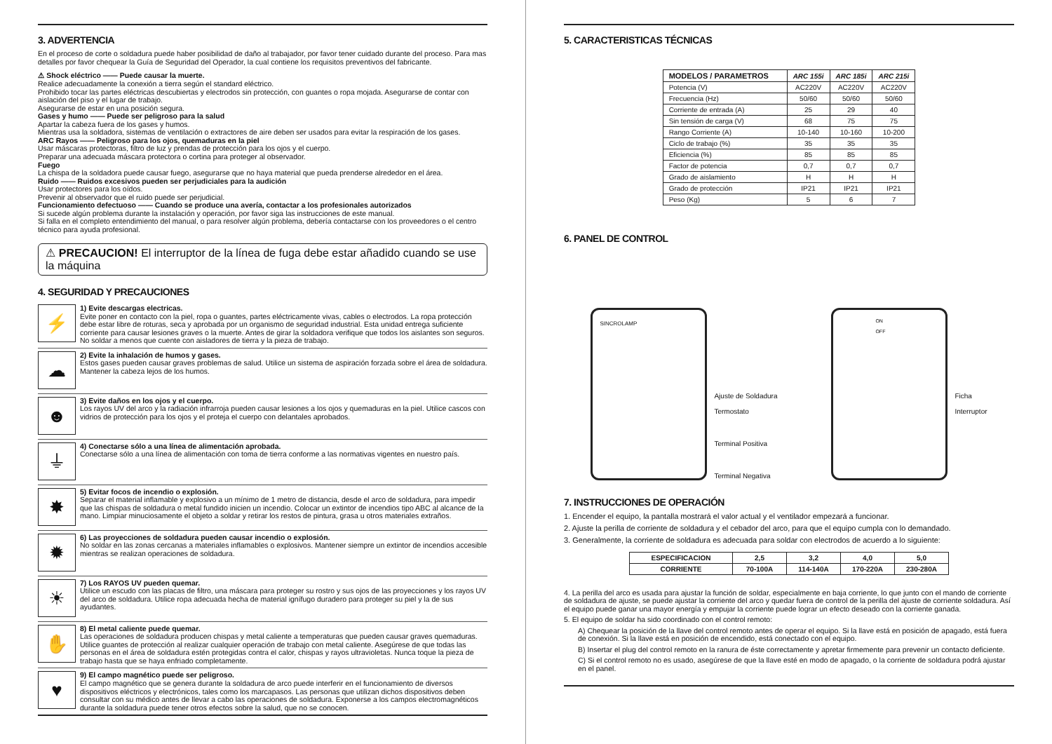3. ADVERTENCIA
En el proceso de corte o soldadura puede haber posibilidad de daño al trabajador, por favor tener cuidado durante del proceso. Para mas detalles por favor chequear la Guía de Seguridad del Operador, la cual contiene los requisitos preventivos del fabricante.
⚠ Shock eléctrico —— Puede causar la muerte.
Realice adecuadamente la conexión a tierra según el standard eléctrico.
Prohibido tocar las partes eléctricas descubiertas y electrodos sin protección, con guantes o ropa mojada. Asegurarse de contar con aislación del piso y el lugar de trabajo.
Asegurarse de estar en una posición segura.
Gases y humo —— Puede ser peligroso para la salud
Apartar la cabeza fuera de los gases y humos.
Mientras usa la soldadora, sistemas de ventilación o extractores de aire deben ser usados para evitar la respiración de los gases.
ARC Rayos —— Peligroso para los ojos, quemaduras en la piel
Usar máscaras protectoras, filtro de luz y prendas de protección para los ojos y el cuerpo.
Preparar una adecuada máscara protectora o cortina para proteger al observador.
Fuego
La chispa de la soldadora puede causar fuego, asegurarse que no haya material que pueda prenderse alrededor en el área.
Ruido —— Ruidos excesivos pueden ser perjudiciales para la audición
Usar protectores para los oídos.
Prevenir al observador que el ruido puede ser perjudicial.
Funcionamiento defectuoso —— Cuando se produce una avería, contactar a los profesionales autorizados
Si sucede algún problema durante la instalación y operación, por favor siga las instrucciones de este manual.
Si falla en el completo entendimiento del manual, o para resolver algún problema, debería contactarse con los proveedores o el centro técnico para ayuda profesional.
⚠ PRECAUCION! El interruptor de la línea de fuga debe estar añadido cuando se use la máquina
4. SEGURIDAD Y PRECAUCIONES
⚡
1) Evite descargas electricas.
Evite poner en contacto con la piel, ropa o guantes, partes eléctricamente vivas, cables o electrodos. La ropa protección debe estar libre de roturas, seca y aprobada por un organismo de seguridad industrial. Esta unidad entrega suficiente corriente para causar lesiones graves o la muerte. Antes de girar la soldadora verifique que todos los aislantes son seguros. No soldar a menos que cuente con aisladores de tierra y la pieza de trabajo.
☁
2) Evite la inhalación de humos y gases.
Estos gases pueden causar graves problemas de salud. Utilice un sistema de aspiración forzada sobre el área de soldadura. Mantener la cabeza lejos de los humos.
☻
3) Evite daños en los ojos y el cuerpo.
Los rayos UV del arco y la radiación infrarroja pueden causar lesiones a los ojos y quemaduras en la piel. Utilice cascos con vidrios de protección para los ojos y el proteja el cuerpo con delantales aprobados.
⏚
4) Conectarse sólo a una línea de alimentación aprobada.
Conectarse sólo a una línea de alimentación con toma de tierra conforme a las normativas vigentes en nuestro país.
✸
5) Evitar focos de incendio o explosión.
Separar el material inflamable y explosivo a un mínimo de 1 metro de distancia, desde el arco de soldadura, para impedir que las chispas de soldadura o metal fundido inicien un incendio. Colocar un extintor de incendios tipo ABC al alcance de la mano. Limpiar minuciosamente el objeto a soldar y retirar los restos de pintura, grasa u otros materiales extraños.
✹
6) Las proyecciones de soldadura pueden causar incendio o explosión.
No soldar en las zonas cercanas a materiales inflamables o explosivos. Mantener siempre un extintor de incendios accesible mientras se realizan operaciones de soldadura.
☀
7) Los RAYOS UV pueden quemar.
Utilice un escudo con las placas de filtro, una máscara para proteger su rostro y sus ojos de las proyecciones y los rayos UV del arco de soldadura. Utilice ropa adecuada hecha de material ignífugo duradero para proteger su piel y la de sus ayudantes.
✋
8) El metal caliente puede quemar.
Las operaciones de soldadura producen chispas y metal caliente a temperaturas que pueden causar graves quemaduras. Utilice guantes de protección al realizar cualquier operación de trabajo con metal caliente. Asegúrese de que todas las personas en el área de soldadura estén protegidas contra el calor, chispas y rayos ultravioletas. Nunca toque la pieza de trabajo hasta que se haya enfriado completamente.
♥
9) El campo magnético puede ser peligroso.
El campo magnético que se genera durante la soldadura de arco puede interferir en el funcionamiento de diversos dispositivos eléctricos y electrónicos, tales como los marcapasos. Las personas que utilizan dichos dispositivos deben consultar con su médico antes de llevar a cabo las operaciones de soldadura. Exponerse a los campos electromagnéticos durante la soldadura puede tener otros efectos sobre la salud, que no se conocen.
5. CARACTERISTICAS TÉCNICAS
| MODELOS / PARAMETROS | ARC 155i | ARC 185i | ARC 215i |
| --- | --- | --- | --- |
| Potencia (V) | AC220V | AC220V | AC220V |
| Frecuencia (Hz) | 50/60 | 50/60 | 50/60 |
| Corriente de entrada (A) | 25 | 29 | 40 |
| Sin tensión de carga (V) | 68 | 75 | 75 |
| Rango Corriente (A) | 10-140 | 10-160 | 10-200 |
| Ciclo de trabajo (%) | 35 | 35 | 35 |
| Eficiencia (%) | 85 | 85 | 85 |
| Factor de potencia | 0,7 | 0,7 | 0,7 |
| Grado de aislamiento | H | H | H |
| Grado de protección | IP21 | IP21 | IP21 |
| Peso (Kg) | 5 | 6 | 7 |
6. PANEL DE CONTROL
SINCROLAMP
Ajuste de Soldadura
Termostato
Terminal Positiva
Terminal Negativa
ON
OFF
Ficha
Interruptor
7. INSTRUCCIONES DE OPERACIÓN
1. Encender el equipo, la pantalla mostrará el valor actual y el ventilador empezará a funcionar.
2. Ajuste la perilla de corriente de soldadura y el cebador del arco, para que el equipo cumpla con lo demandado.
3. Generalmente, la corriente de soldadura es adecuada para soldar con electrodos de acuerdo a lo siguiente:
| ESPECIFICACION | 2,5 | 3,2 | 4,0 | 5,0 |
| --- | --- | --- | --- | --- |
| CORRIENTE | 70-100A | 114-140A | 170-220A | 230-280A |
4. La perilla del arco es usada para ajustar la función de soldar, especialmente en baja corriente, lo que junto con el mando de corriente de soldadura de ajuste, se puede ajustar la corriente del arco y quedar fuera de control de la perilla del ajuste de corriente soldadura. Así el equipo puede ganar una mayor energía y empujar la corriente puede lograr un efecto deseado con la corriente ganada.
5. El equipo de soldar ha sido coordinado con el control remoto:
A) Chequear la posición de la llave del control remoto antes de operar el equipo. Si la llave está en posición de apagado, está fuera de conexión. Si la llave está en posición de encendido, está conectado con el equipo.
B) Insertar el plug del control remoto en la ranura de éste correctamente y apretar firmemente para prevenir un contacto deficiente.
C) Si el control remoto no es usado, asegúrese de que la llave esté en modo de apagado, o la corriente de soldadura podrá ajustar en el panel.